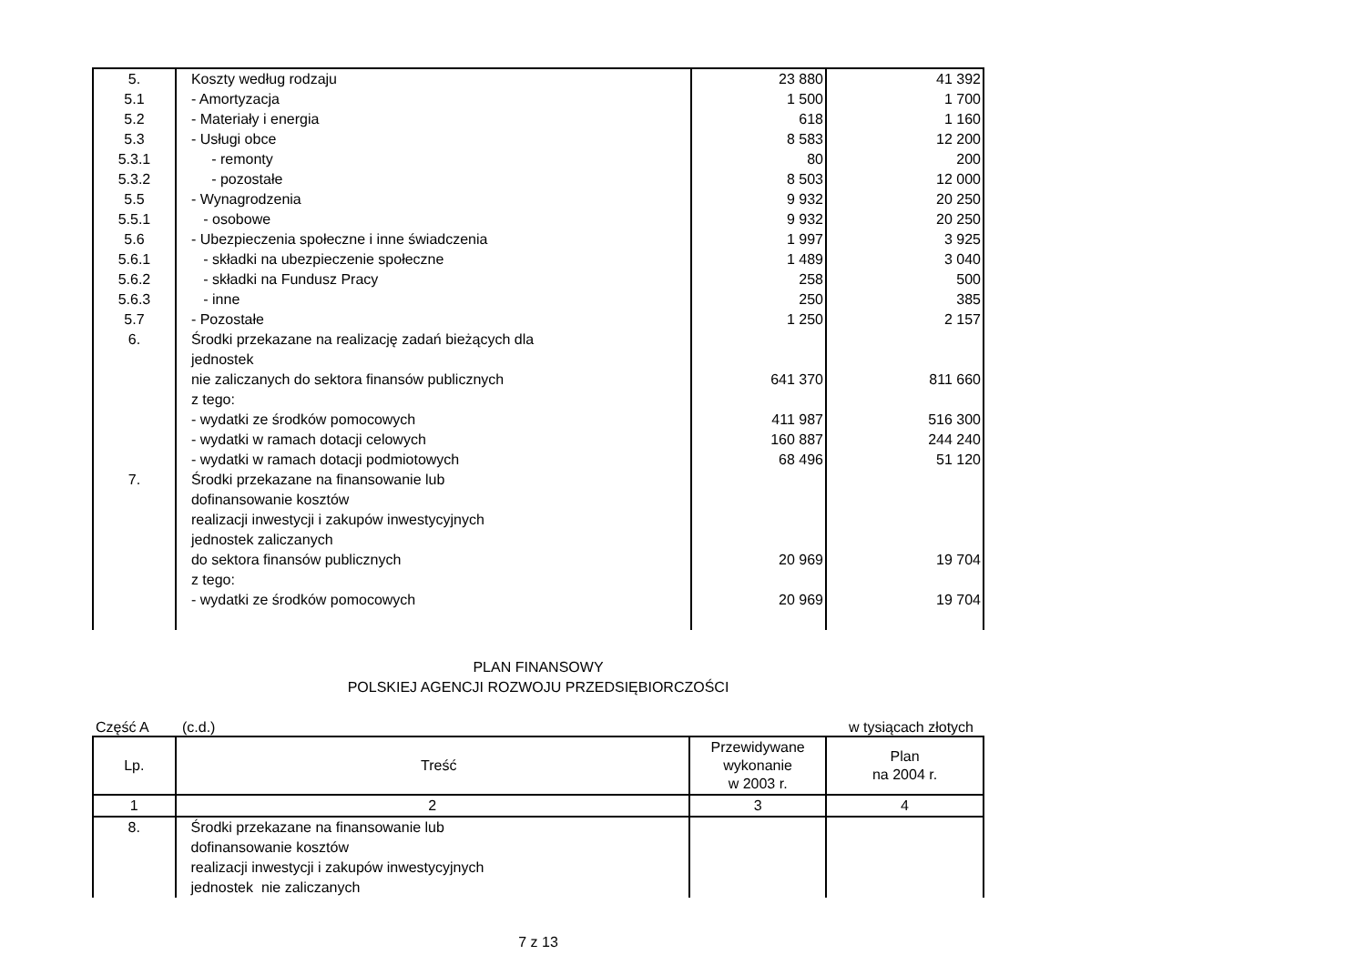| 5. | Koszty według rodzaju | 23 880 | 41 392 |
| 5.1 | - Amortyzacja | 1 500 | 1 700 |
| 5.2 | - Materiały i energia | 618 | 1 160 |
| 5.3 | - Usługi obce | 8 583 | 12 200 |
| 5.3.1 | - remonty | 80 | 200 |
| 5.3.2 | - pozostałe | 8 503 | 12 000 |
| 5.5 | - Wynagrodzenia | 9 932 | 20 250 |
| 5.5.1 | - osobowe | 9 932 | 20 250 |
| 5.6 | - Ubezpieczenia społeczne i inne świadczenia | 1 997 | 3 925 |
| 5.6.1 | - składki na ubezpieczenie społeczne | 1 489 | 3 040 |
| 5.6.2 | - składki na Fundusz Pracy | 258 | 500 |
| 5.6.3 | - inne | 250 | 385 |
| 5.7 | - Pozostałe | 1 250 | 2 157 |
| 6. | Środki przekazane na realizację zadań bieżących dla jednostek nie zaliczanych do sektora finansów publicznych | 641 370 | 811 660 |
| | z tego: | | |
| | - wydatki ze środków pomocowych | 411 987 | 516 300 |
| | - wydatki w ramach dotacji celowych | 160 887 | 244 240 |
| | - wydatki w ramach dotacji podmiotowych | 68 496 | 51 120 |
| 7. | Środki przekazane na finansowanie lub dofinansowanie kosztów realizacji inwestycji i zakupów inwestycyjnych jednostek zaliczanych do sektora finansów publicznych | 20 969 | 19 704 |
| | z tego: | | |
| | - wydatki ze środków pomocowych | 20 969 | 19 704 |
PLAN FINANSOWY
POLSKIEJ AGENCJI ROZWOJU PRZEDSIĘBIORCZOŚCI
Część A (c.d.) w tysiącach złotych
| Lp. | Treść | Przewidywane wykonanie w 2003 r. | Plan na 2004 r. |
| --- | --- | --- | --- |
| 1 | 2 | 3 | 4 |
| 8. | Środki przekazane na finansowanie lub dofinansowanie kosztów realizacji inwestycji i zakupów inwestycyjnych jednostek nie zaliczanych | | |
7 z 13